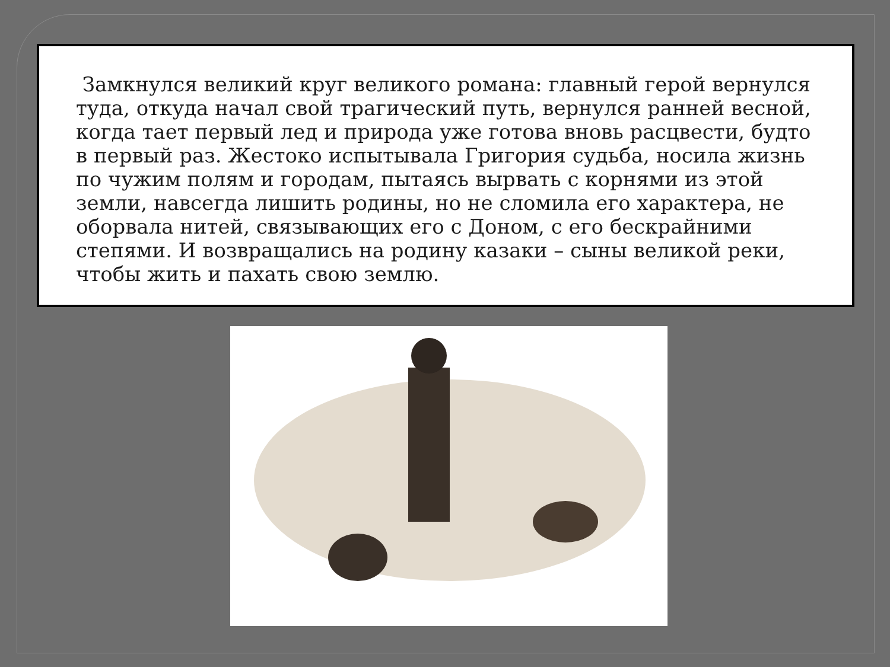Замкнулся великий круг великого романа: главный герой вернулся туда, откуда начал свой трагический путь, вернулся ранней весной, когда тает первый лед и природа уже готова вновь расцвести, будто в первый раз. Жестоко испытывала Григория судьба, носила жизнь по чужим полям и городам, пытаясь вырвать с корнями из этой земли, навсегда лишить родины, но не сломила его характера, не оборвала нитей, связывающих его с Доном, с его бескрайними степями. И возвращались на родину казаки – сыны великой реки, чтобы жить и пахать свою землю.